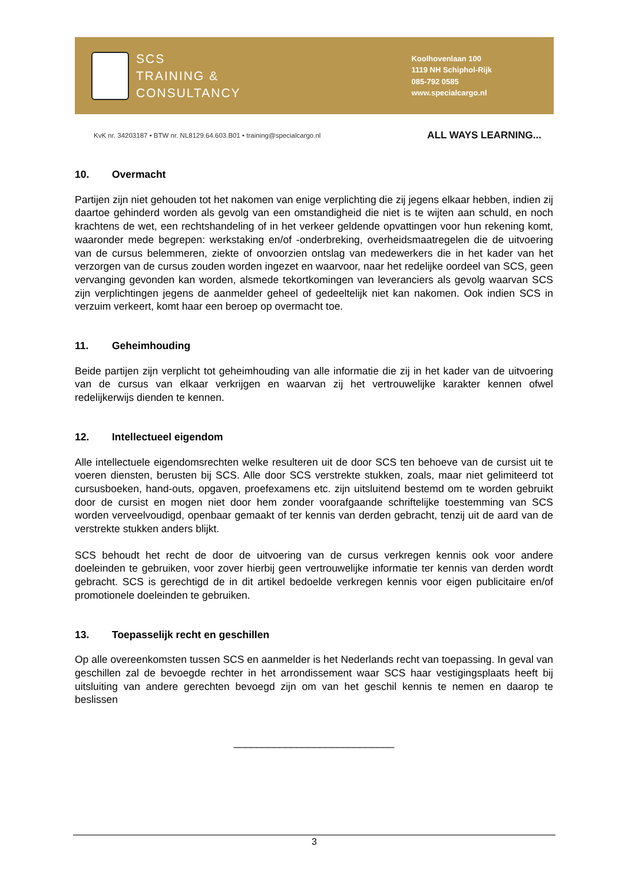SCS
TRAINING &
CONSULTANCY
Koolhovenlaan 100
1119 NH Schiphol-Rijk
085-792 0585
www.specialcargo.nl
KvK nr. 34203187 • BTW nr. NL8129.64.603.B01 • training@specialcargo.nl ALL WAYS LEARNING...
10. Overmacht
Partijen zijn niet gehouden tot het nakomen van enige verplichting die zij jegens elkaar hebben, indien zij daartoe gehinderd worden als gevolg van een omstandigheid die niet is te wijten aan schuld, en noch krachtens de wet, een rechtshandeling of in het verkeer geldende opvattingen voor hun rekening komt, waaronder mede begrepen: werkstaking en/of -onderbreking, overheidsmaatregelen die de uitvoering van de cursus belemmeren, ziekte of onvoorzien ontslag van medewerkers die in het kader van het verzorgen van de cursus zouden worden ingezet en waarvoor, naar het redelijke oordeel van SCS, geen vervanging gevonden kan worden, alsmede tekortkomingen van leveranciers als gevolg waarvan SCS zijn verplichtingen jegens de aanmelder geheel of gedeeltelijk niet kan nakomen. Ook indien SCS in verzuim verkeert, komt haar een beroep op overmacht toe.
11. Geheimhouding
Beide partijen zijn verplicht tot geheimhouding van alle informatie die zij in het kader van de uitvoering van de cursus van elkaar verkrijgen en waarvan zij het vertrouwelijke karakter kennen ofwel redelijkerwijs dienden te kennen.
12. Intellectueel eigendom
Alle intellectuele eigendomsrechten welke resulteren uit de door SCS ten behoeve van de cursist uit te voeren diensten, berusten bij SCS. Alle door SCS verstrekte stukken, zoals, maar niet gelimiteerd tot cursusboeken, hand-outs, opgaven, proefexamens etc. zijn uitsluitend bestemd om te worden gebruikt door de cursist en mogen niet door hem zonder voorafgaande schriftelijke toestemming van SCS worden verveelvoudigd, openbaar gemaakt of ter kennis van derden gebracht, tenzij uit de aard van de verstrekte stukken anders blijkt.
SCS behoudt het recht de door de uitvoering van de cursus verkregen kennis ook voor andere doeleinden te gebruiken, voor zover hierbij geen vertrouwelijke informatie ter kennis van derden wordt gebracht. SCS is gerechtigd de in dit artikel bedoelde verkregen kennis voor eigen publicitaire en/of promotionele doeleinden te gebruiken.
13. Toepasselijk recht en geschillen
Op alle overeenkomsten tussen SCS en aanmelder is het Nederlands recht van toepassing. In geval van geschillen zal de bevoegde rechter in het arrondissement waar SCS haar vestigingsplaats heeft bij uitsluiting van andere gerechten bevoegd zijn om van het geschil kennis te nemen en daarop te beslissen
____________________________
3